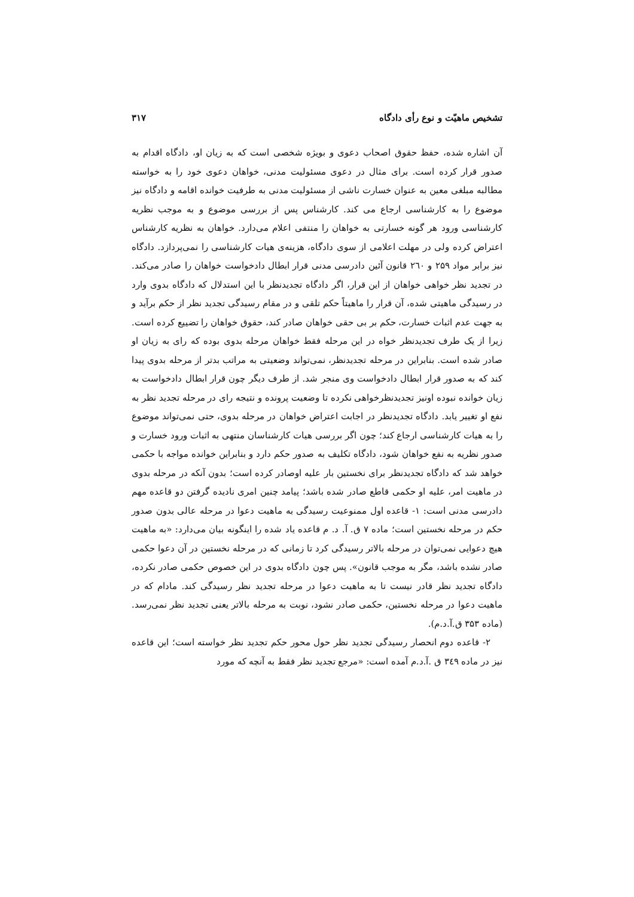تشخیص ماهیّت و نوع رأی دادگاه ۳۱۷
آن اشاره شده، حفظ حقوق اصحاب دعوی و بویژه شخصی است که به زیان او، دادگاه اقدام به صدور قرار کرده است. برای مثال در دعوی مسئولیت مدنی، خواهان دعوی خود را به خواسته مطالبه مبلغی معین به عنوان خسارت ناشی از مسئولیت مدنی به طرفیت خوانده اقامه و دادگاه نیز موضوع را به کارشناسی ارجاع می کند. کارشناس پس از بررسی موضوع و به موجب نظریه کارشناسی ورود هر گونه خسارتی به خواهان را منتفی اعلام می‌دارد. خواهان به نظریه کارشناس اعتراض کرده ولی در مهلت اعلامی از سوی دادگاه، هزینه‌ی هیات کارشناسی را نمی‌پردازد. دادگاه نیز برابر مواد ۲۵۹ و ۲٦۰ قانون آئین دادرسی مدنی قرار ابطال دادخواست خواهان را صادر می‌کند. در تجدید نظر خواهی خواهان از این قرار، اگر دادگاه تجدیدنظر با این استدلال که دادگاه بدوی وارد در رسیدگی ماهیتی شده، آن قرار را ماهیتاً حکم تلقی و در مقام رسیدگی تجدید نظر از حکم برآید و به جهت عدم اثبات خسارت، حکم بر بی حقی خواهان صادر کند، حقوق خواهان را تضییع کرده است. زیرا از یک طرف تجدیدنظر خواه در این مرحله فقط خواهان مرحله بدوی بوده که رای به زیان او صادر شده است. بنابراین در مرحله تجدیدنظر، نمی‌تواند وضعیتی به مراتب بدتر از مرحله بدوی پیدا کند که به صدور قرار ابطال دادخواست وی منجر شد. از طرف دیگر چون قرار ابطال دادخواست به زیان خوانده نبوده اونیز تجدیدنظرخواهی نکرده تا وضعیت پرونده و نتیجه رای در مرحله تجدید نظر به نفع او تغییر یابد. دادگاه تجدیدنظر در اجابت اعتراض خواهان در مرحله بدوی، حتی نمی‌تواند موضوع را به هیات کارشناسی ارجاع کند؛ چون اگر بررسی هیات کارشناسان منتهی به اثبات ورود خسارت و صدور نظریه به نفع خواهان شود، دادگاه تکلیف به صدور حکم دارد و بنابراین خوانده مواجه با حکمی خواهد شد که دادگاه تجدیدنظر برای نخستین بار علیه اوصادر کرده است؛ بدون آنکه در مرحله بدوی در ماهیت امر، علیه او حکمی قاطع صادر شده باشد؛ پیامد چنین امری نادیده گرفتن دو قاعده مهم دادرسی مدنی است: ۱- قاعده اول ممنوعیت رسیدگی به ماهیت دعوا در مرحله عالی بدون صدور حکم در مرحله نخستین است؛ ماده ۷ ق. آ. د. م قاعده یاد شده را اینگونه بیان می‌دارد: «به ماهیت هیچ دعوایی نمی‌توان در مرحله بالاتر رسیدگی کرد تا زمانی که در مرحله نخستین در آن دعوا حکمی صادر نشده باشد، مگر به موجب قانون». پس چون دادگاه بدوی در این خصوص حکمی صادر نکرده، دادگاه تجدید نظر قادر نیست تا به ماهیت دعوا در مرحله تجدید نظر رسیدگی کند. مادام که در ماهیت دعوا در مرحله نخستین، حکمی صادر نشود، نوبت به مرحله بالاتر یعنی تجدید نظر نمی‌رسد. (ماده ۳۵۳ ق.آ.د.م).
۲- قاعده دوم انحصار رسیدگی تجدید نظر حول محور حکم تجدید نظر خواسته است؛ این قاعده نیز در ماده ۳٤۹ ق .آ.د.م آمده است: «مرجع تجدید نظر فقط به آنچه که مورد